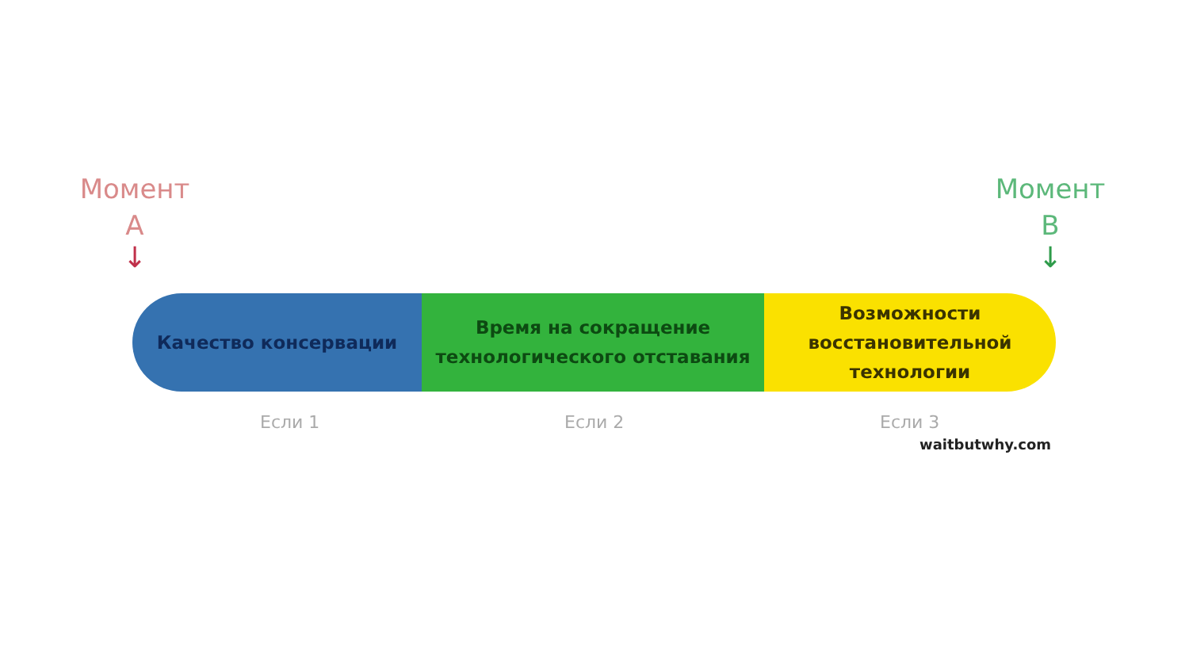Момент
А
↓
Момент
В
↓
Качество консервации Время на сокращение
технологического отставания
Возможности
восстановительной
технологии
Если 1 Если 2 Если 3
waitbutwhy.com